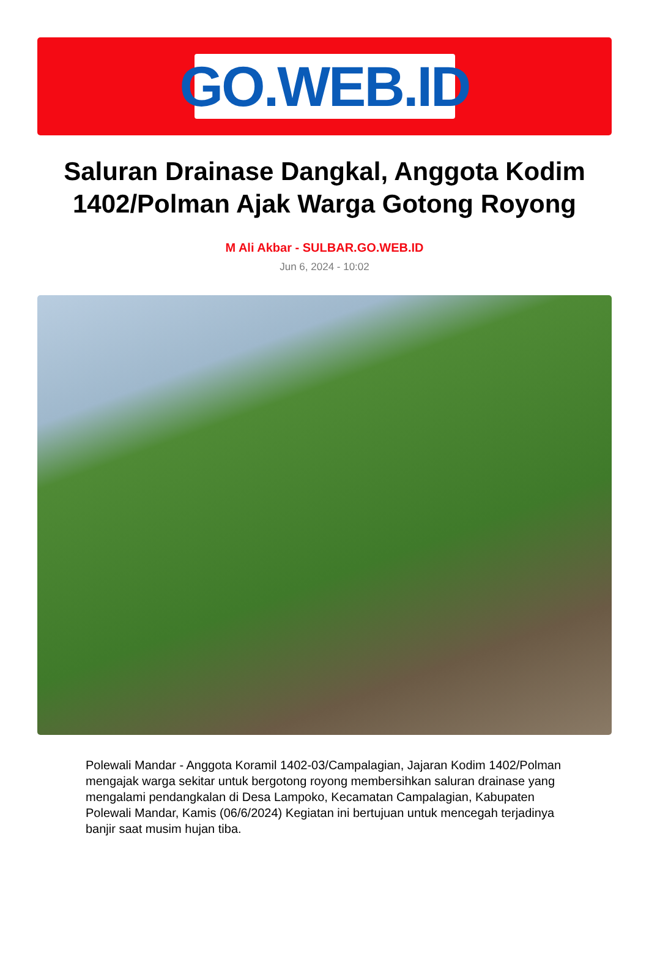GO.WEB.ID
Saluran Drainase Dangkal, Anggota Kodim 1402/Polman Ajak Warga Gotong Royong
M Ali Akbar - SULBAR.GO.WEB.ID
Jun 6, 2024 - 10:02
Polewali Mandar - Anggota Koramil 1402-03/Campalagian, Jajaran Kodim 1402/Polman mengajak warga sekitar untuk bergotong royong membersihkan saluran drainase yang mengalami pendangkalan di Desa Lampoko, Kecamatan Campalagian, Kabupaten Polewali Mandar, Kamis (06/6/2024) Kegiatan ini bertujuan untuk mencegah terjadinya banjir saat musim hujan tiba.